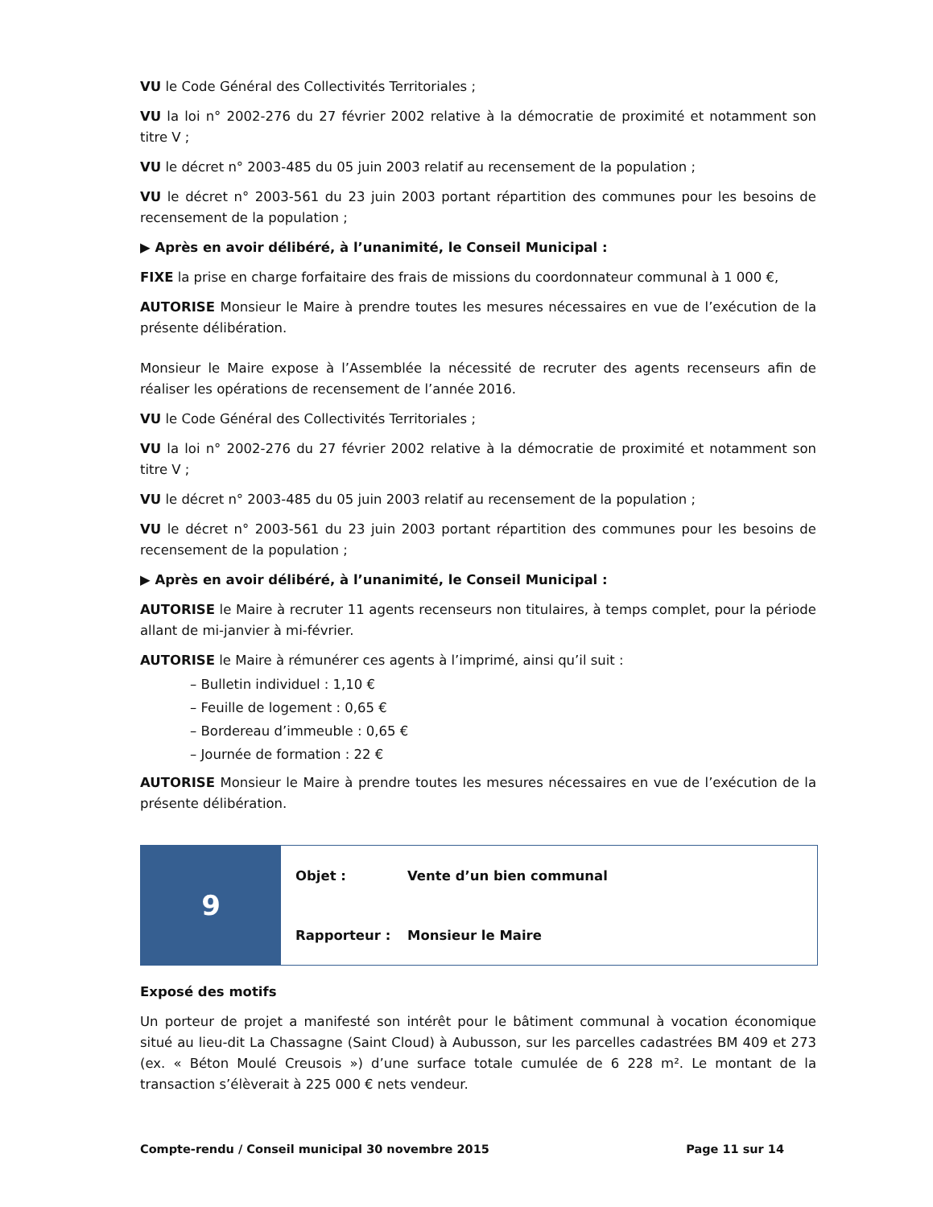VU le Code Général des Collectivités Territoriales ;
VU la loi n° 2002-276 du 27 février 2002 relative à la démocratie de proximité et notamment son titre V ;
VU le décret n° 2003-485 du 05 juin 2003 relatif au recensement de la population ;
VU le décret n° 2003-561 du 23 juin 2003 portant répartition des communes pour les besoins de recensement de la population ;
▶ Après en avoir délibéré, à l’unanimité, le Conseil Municipal :
FIXE la prise en charge forfaitaire des frais de missions du coordonnateur communal à 1 000 €,
AUTORISE Monsieur le Maire à prendre toutes les mesures nécessaires en vue de l’exécution de la présente délibération.
Monsieur le Maire expose à l’Assemblée la nécessité de recruter des agents recenseurs afin de réaliser les opérations de recensement de l’année 2016.
VU le Code Général des Collectivités Territoriales ;
VU la loi n° 2002-276 du 27 février 2002 relative à la démocratie de proximité et notamment son titre V ;
VU le décret n° 2003-485 du 05 juin 2003 relatif au recensement de la population ;
VU le décret n° 2003-561 du 23 juin 2003 portant répartition des communes pour les besoins de recensement de la population ;
▶ Après en avoir délibéré, à l’unanimité, le Conseil Municipal :
AUTORISE le Maire à recruter 11 agents recenseurs non titulaires, à temps complet, pour la période allant de mi-janvier à mi-février.
AUTORISE le Maire à rémunérer ces agents à l’imprimé, ainsi qu’il suit :
– Bulletin individuel : 1,10 €
– Feuille de logement : 0,65 €
– Bordereau d’immeuble : 0,65 €
– Journée de formation : 22 €
AUTORISE Monsieur le Maire à prendre toutes les mesures nécessaires en vue de l’exécution de la présente délibération.
| 9 | Objet : | Vente d’un bien communal |
| | Rapporteur : | Monsieur le Maire |
Exposé des motifs
Un porteur de projet a manifesté son intérêt pour le bâtiment communal à vocation économique situé au lieu-dit La Chassagne (Saint Cloud) à Aubusson, sur les parcelles cadastrées BM 409 et 273 (ex. « Béton Moulé Creusois ») d’une surface totale cumulée de 6 228 m². Le montant de la transaction s’élèverait à 225 000 € nets vendeur.
Compte-rendu / Conseil municipal 30 novembre 2015 Page 11 sur 14